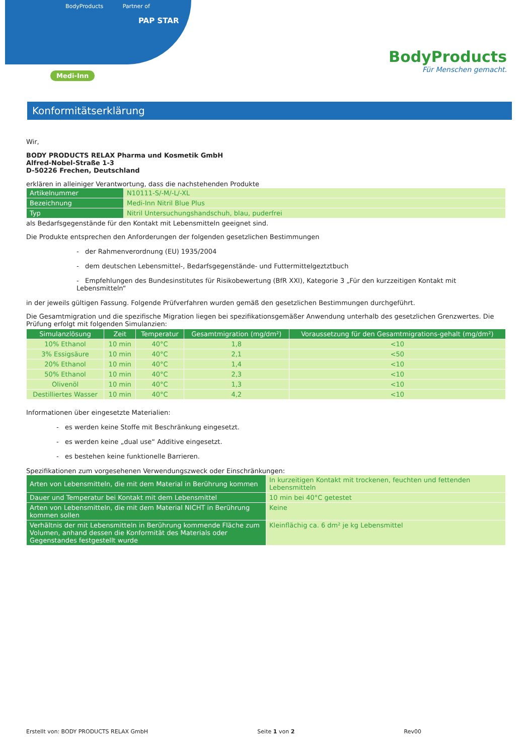BodyProducts Partner of
PAP STAR
Medi-Inn
BodyProducts
Für Menschen gemacht.
Konformitätserklärung
Wir,
BODY PRODUCTS RELAX Pharma und Kosmetik GmbH
Alfred-Nobel-Straße 1-3
D-50226 Frechen, Deutschland
erklären in alleiniger Verantwortung, dass die nachstehenden Produkte
| Artikelnummer | N10111-S/-M/-L/-XL |
| Bezeichnung | Medi-Inn Nitril Blue Plus |
| Typ | Nitril Untersuchungshandschuh, blau, puderfrei |
als Bedarfsgegenstände für den Kontakt mit Lebensmitteln geeignet sind.
Die Produkte entsprechen den Anforderungen der folgenden gesetzlichen Bestimmungen
- der Rahmenverordnung (EU) 1935/2004
- dem deutschen Lebensmittel-, Bedarfsgegenstände- und Futtermittelgeztztbuch
- Empfehlungen des Bundesinstitutes für Risikobewertung (BfR XXI), Kategorie 3 „Für den kurzzeitigen Kontakt mit Lebensmitteln“
in der jeweils gültigen Fassung. Folgende Prüfverfahren wurden gemäß den gesetzlichen Bestimmungen durchgeführt.
Die Gesamtmigration und die spezifische Migration liegen bei spezifikationsgemäßer Anwendung unterhalb des gesetzlichen Grenzwertes. Die Prüfung erfolgt mit folgenden Simulanzien:
| Simulanzlösung | Zeit | Temperatur | Gesamtmigration (mg/dm²) | Voraussetzung für den Gesamtmigrations-gehalt (mg/dm²) |
| --- | --- | --- | --- | --- |
| 10% Ethanol | 10 min | 40°C | 1,8 | <10 |
| 3% Essigsäure | 10 min | 40°C | 2,1 | <50 |
| 20% Ethanol | 10 min | 40°C | 1,4 | <10 |
| 50% Ethanol | 10 min | 40°C | 2,3 | <10 |
| Olivenöl | 10 min | 40°C | 1,3 | <10 |
| Destilliertes Wasser | 10 min | 40°C | 4,2 | <10 |
Informationen über eingesetzte Materialien:
- es werden keine Stoffe mit Beschränkung eingesetzt.
- es werden keine „dual use“ Additive eingesetzt.
- es bestehen keine funktionelle Barrieren.
Spezifikationen zum vorgesehenen Verwendungszweck oder Einschränkungen:
| Arten von Lebensmitteln, die mit dem Material in Berührung kommen | In kurzeitigen Kontakt mit trockenen, feuchten und fettenden Lebensmitteln |
| Dauer und Temperatur bei Kontakt mit dem Lebensmittel | 10 min bei 40°C getestet |
| Arten von Lebensmitteln, die mit dem Material NICHT in Berührung kommen sollen | Keine |
| Verhältnis der mit Lebensmitteln in Berührung kommende Fläche zum Volumen, anhand dessen die Konformität des Materials oder Gegenstandes festgestellt wurde | Kleinflächig ca. 6 dm² je kg Lebensmittel |
Erstellt von: BODY PRODUCTS RELAX GmbH Seite 1 von 2 Rev00